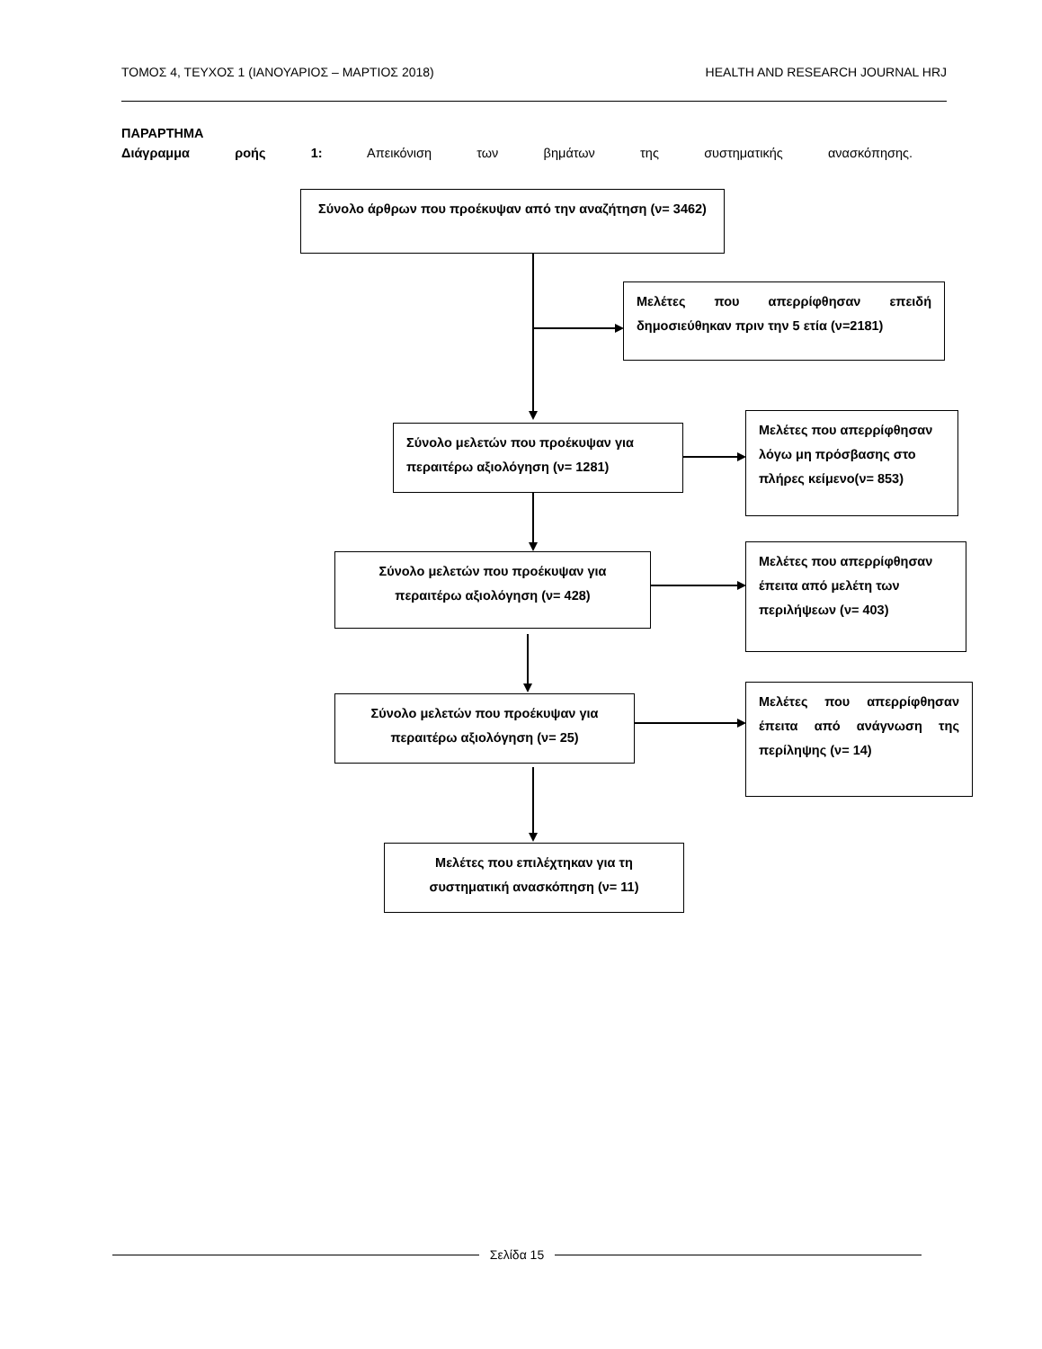ΤΟΜΟΣ 4, ΤΕΥΧΟΣ 1 (ΙΑΝΟΥΑΡΙΟΣ – ΜΑΡΤΙΟΣ 2018) HEALTH AND RESEARCH JOURNAL HRJ
ΠΑΡΑΡΤΗΜΑ
Διάγραμμα ροής 1: Απεικόνιση των βημάτων της συστηματικής ανασκόπησης.
Σύνολο άρθρων που προέκυψαν από την αναζήτηση (ν= 3462)
Μελέτες που απερρίφθησαν επειδή δημοσιεύθηκαν πριν την 5 ετία (ν=2181)
Σύνολο μελετών που προέκυψαν για περαιτέρω αξιολόγηση (ν= 1281)
Μελέτες που απερρίφθησαν λόγω μη πρόσβασης στο πλήρες κείμενο(ν= 853)
Σύνολο μελετών που προέκυψαν για περαιτέρω αξιολόγηση (ν= 428)
Μελέτες που απερρίφθησαν έπειτα από μελέτη των περιλήψεων (ν= 403)
Σύνολο μελετών που προέκυψαν για περαιτέρω αξιολόγηση (ν= 25)
Μελέτες που απερρίφθησαν έπειτα από ανάγνωση της περίληψης (ν= 14)
Μελέτες που επιλέχτηκαν για τη συστηματική ανασκόπηση (ν= 11)
Σελίδα 15